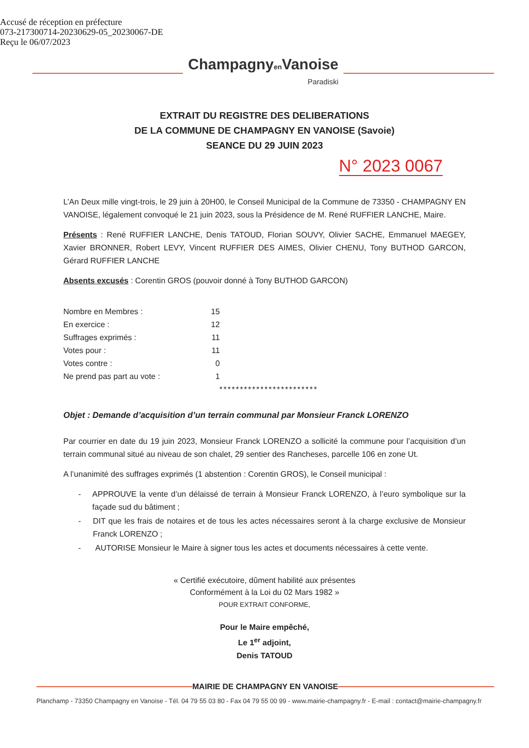Accusé de réception en préfecture
073-217300714-20230629-05_20230067-DE
Reçu le 06/07/2023
Champagnyen Vanoise
Paradiski
EXTRAIT DU REGISTRE DES DELIBERATIONS
DE LA COMMUNE DE CHAMPAGNY EN VANOISE (Savoie)
SEANCE DU 29 JUIN 2023
N° 2023 0067
L’An Deux mille vingt-trois, le 29 juin à 20H00, le Conseil Municipal de la Commune de 73350 - CHAMPAGNY EN VANOISE, légalement convoqué le 21 juin 2023, sous la Présidence de M. René RUFFIER LANCHE, Maire.
Présents : René RUFFIER LANCHE, Denis TATOUD, Florian SOUVY, Olivier SACHE, Emmanuel MAEGEY, Xavier BRONNER, Robert LEVY, Vincent RUFFIER DES AIMES, Olivier CHENU, Tony BUTHOD GARCON, Gérard RUFFIER LANCHE
Absents excusés : Corentin GROS (pouvoir donné à Tony BUTHOD GARCON)
| Nombre en Membres : | 15 |
| En exercice : | 12 |
| Suffrages exprimés : | 11 |
| Votes pour : | 11 |
| Votes contre : | 0 |
| Ne prend pas part au vote : | 1 |
************************
Objet : Demande d’acquisition d’un terrain communal par Monsieur Franck LORENZO
Par courrier en date du 19 juin 2023, Monsieur Franck LORENZO a sollicité la commune pour l’acquisition d’un terrain communal situé au niveau de son chalet, 29 sentier des Rancheses, parcelle 106 en zone Ut.
A l’unanimité des suffrages exprimés (1 abstention : Corentin GROS), le Conseil municipal :
- APPROUVE la vente d’un délaissé de terrain à Monsieur Franck LORENZO, à l’euro symbolique sur la façade sud du bâtiment ;
- DIT que les frais de notaires et de tous les actes nécessaires seront à la charge exclusive de Monsieur Franck LORENZO ;
- AUTORISE Monsieur le Maire à signer tous les actes et documents nécessaires à cette vente.
« Certifié exécutoire, dûment habilité aux présentes
Conformément à la Loi du 02 Mars 1982 »
POUR EXTRAIT CONFORME,
Pour le Maire empêché,
Le 1<sup>er</sup> adjoint,
Denis TATOUD
MAIRIE DE CHAMPAGNY EN VANOISE
Planchamp - 73350 Champagny en Vanoise - Tél. 04 79 55 03 80 - Fax 04 79 55 00 99 - www.mairie-champagny.fr - E-mail : contact@mairie-champagny.fr